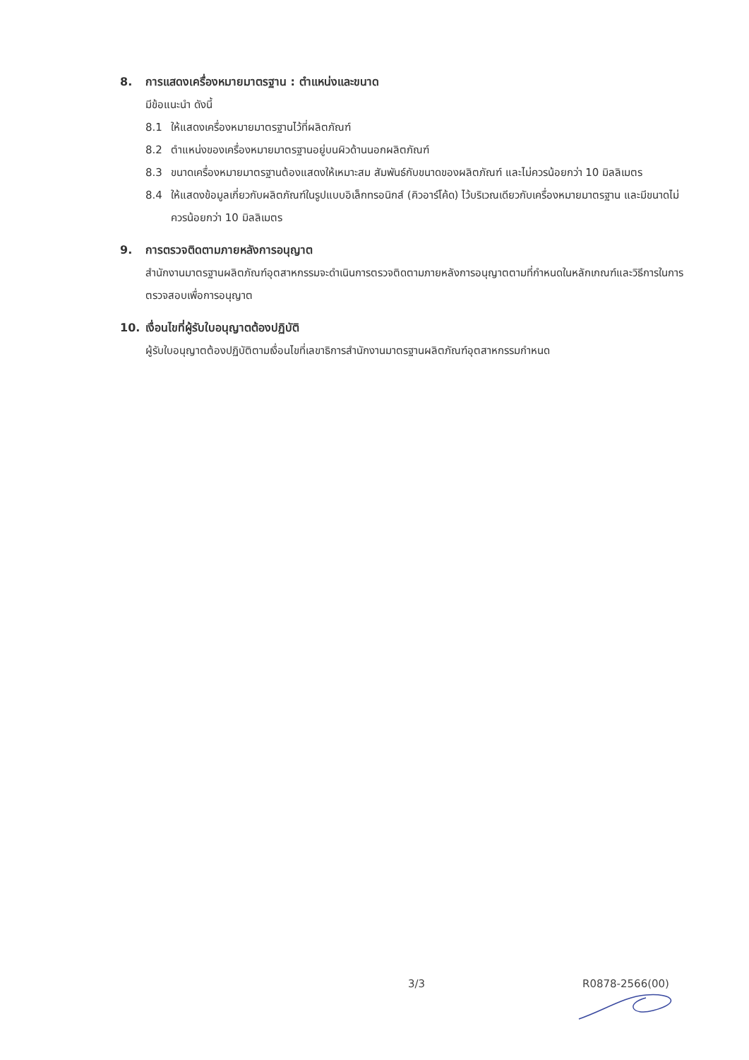8. การแสดงเครื่องหมายมาตรฐาน : ตำแหน่งและขนาด
มีข้อแนะนำ ดังนี้
8.1 ให้แสดงเครื่องหมายมาตรฐานไว้ที่ผลิตภัณฑ์
8.2 ตำแหน่งของเครื่องหมายมาตรฐานอยู่บนผิวด้านนอกผลิตภัณฑ์
8.3 ขนาดเครื่องหมายมาตรฐานต้องแสดงให้เหมาะสม สัมพันธ์กับขนาดของผลิตภัณฑ์ และไม่ควรน้อยกว่า 10 มิลลิเมตร
8.4 ให้แสดงข้อมูลเกี่ยวกับผลิตภัณฑ์ในรูปแบบอิเล็กทรอนิกส์ (คิวอาร์โค้ด) ไว้บริเวณเดียวกับเครื่องหมายมาตรฐาน และมีขนาดไม่ควรน้อยกว่า 10 มิลลิเมตร
9. การตรวจติดตามภายหลังการอนุญาต
สำนักงานมาตรฐานผลิตภัณฑ์อุตสาหกรรมจะดำเนินการตรวจติดตามภายหลังการอนุญาตตามที่กำหนดในหลักเกณฑ์และวิธีการในการตรวจสอบเพื่อการอนุญาต
10. เงื่อนไขที่ผู้รับใบอนุญาตต้องปฏิบัติ
ผู้รับใบอนุญาตต้องปฏิบัติตามเงื่อนไขที่เลขาธิการสำนักงานมาตรฐานผลิตภัณฑ์อุตสาหกรรมกำหนด
3/3 R0878-2566(00)